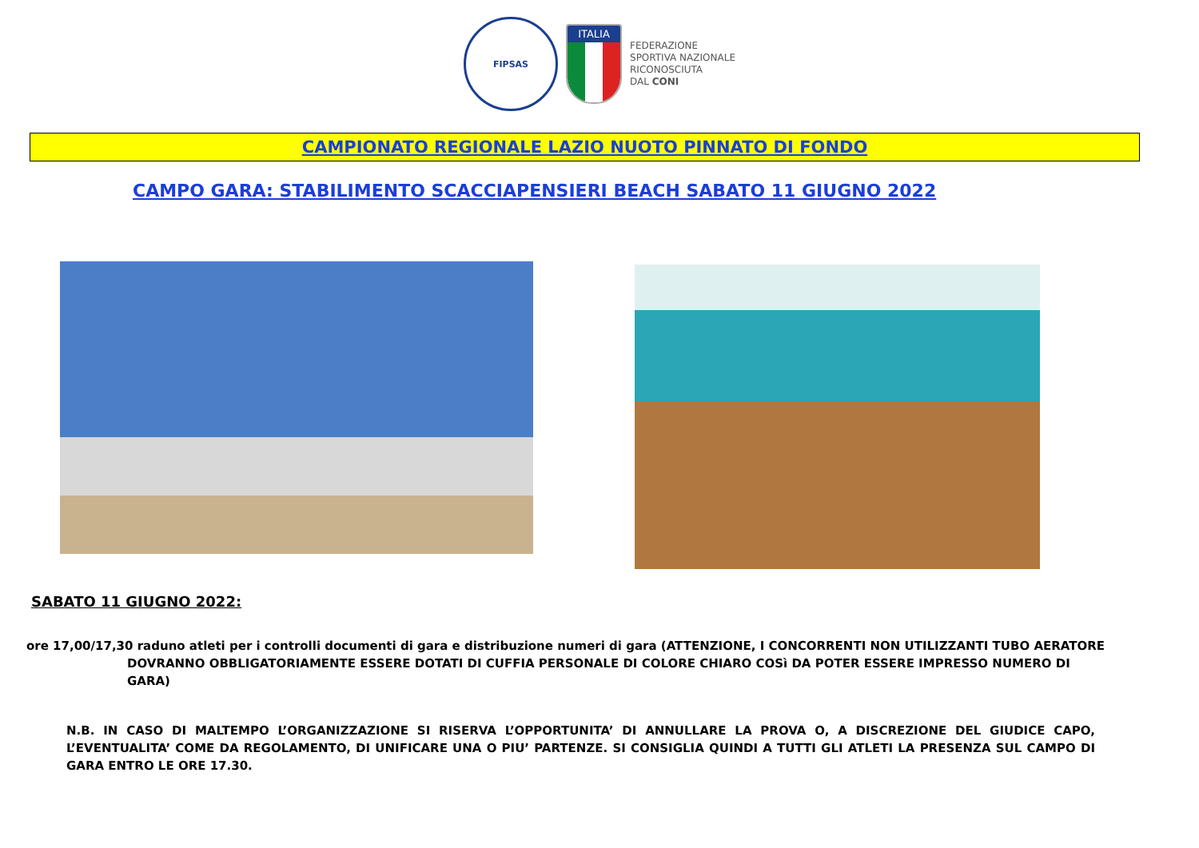FIPSAS
ITALIA
FEDERAZIONE
SPORTIVA NAZIONALE
RICONOSCIUTA
DAL CONI
CAMPIONATO REGIONALE LAZIO NUOTO PINNATO DI FONDO
CAMPO GARA: STABILIMENTO SCACCIAPENSIERI BEACH SABATO 11 GIUGNO 2022
SABATO 11 GIUGNO 2022:
ore 17,00/17,30 raduno atleti per i controlli documenti di gara e distribuzione numeri di gara (ATTENZIONE, I CONCORRENTI NON UTILIZZANTI TUBO AERATORE DOVRANNO OBBLIGATORIAMENTE ESSERE DOTATI DI CUFFIA PERSONALE DI COLORE CHIARO COSì DA POTER ESSERE IMPRESSO NUMERO DI GARA)
N.B. IN CASO DI MALTEMPO L’ORGANIZZAZIONE SI RISERVA L’OPPORTUNITA’ DI ANNULLARE LA PROVA O, A DISCREZIONE DEL GIUDICE CAPO, L’EVENTUALITA’ COME DA REGOLAMENTO, DI UNIFICARE UNA O PIU’ PARTENZE. SI CONSIGLIA QUINDI A TUTTI GLI ATLETI LA PRESENZA SUL CAMPO DI GARA ENTRO LE ORE 17.30.